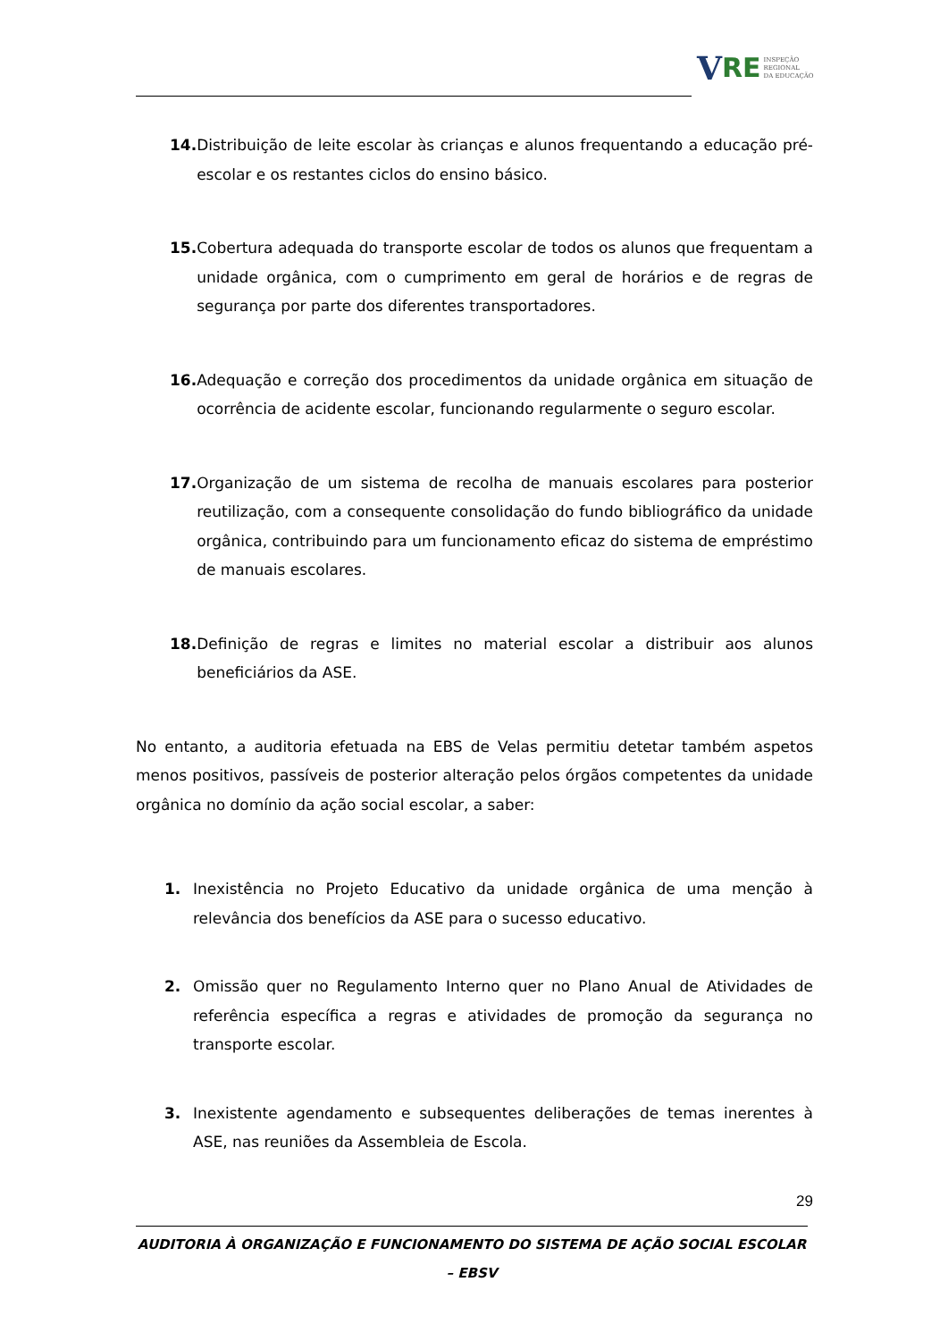V RE
INSPEÇÃO
REGIONAL
DA EDUCAÇÃO
14. Distribuição de leite escolar às crianças e alunos frequentando a educação pré-escolar e os restantes ciclos do ensino básico.
15. Cobertura adequada do transporte escolar de todos os alunos que frequentam a unidade orgânica, com o cumprimento em geral de horários e de regras de segurança por parte dos diferentes transportadores.
16. Adequação e correção dos procedimentos da unidade orgânica em situação de ocorrência de acidente escolar, funcionando regularmente o seguro escolar.
17. Organização de um sistema de recolha de manuais escolares para posterior reutilização, com a consequente consolidação do fundo bibliográfico da unidade orgânica, contribuindo para um funcionamento eficaz do sistema de empréstimo de manuais escolares.
18. Definição de regras e limites no material escolar a distribuir aos alunos beneficiários da ASE.
No entanto, a auditoria efetuada na EBS de Velas permitiu detetar também aspetos menos positivos, passíveis de posterior alteração pelos órgãos competentes da unidade orgânica no domínio da ação social escolar, a saber:
1. Inexistência no Projeto Educativo da unidade orgânica de uma menção à relevância dos benefícios da ASE para o sucesso educativo.
2. Omissão quer no Regulamento Interno quer no Plano Anual de Atividades de referência específica a regras e atividades de promoção da segurança no transporte escolar.
3. Inexistente agendamento e subsequentes deliberações de temas inerentes à ASE, nas reuniões da Assembleia de Escola.
29
AUDITORIA À ORGANIZAÇÃO E FUNCIONAMENTO DO SISTEMA DE AÇÃO SOCIAL ESCOLAR – EBSV